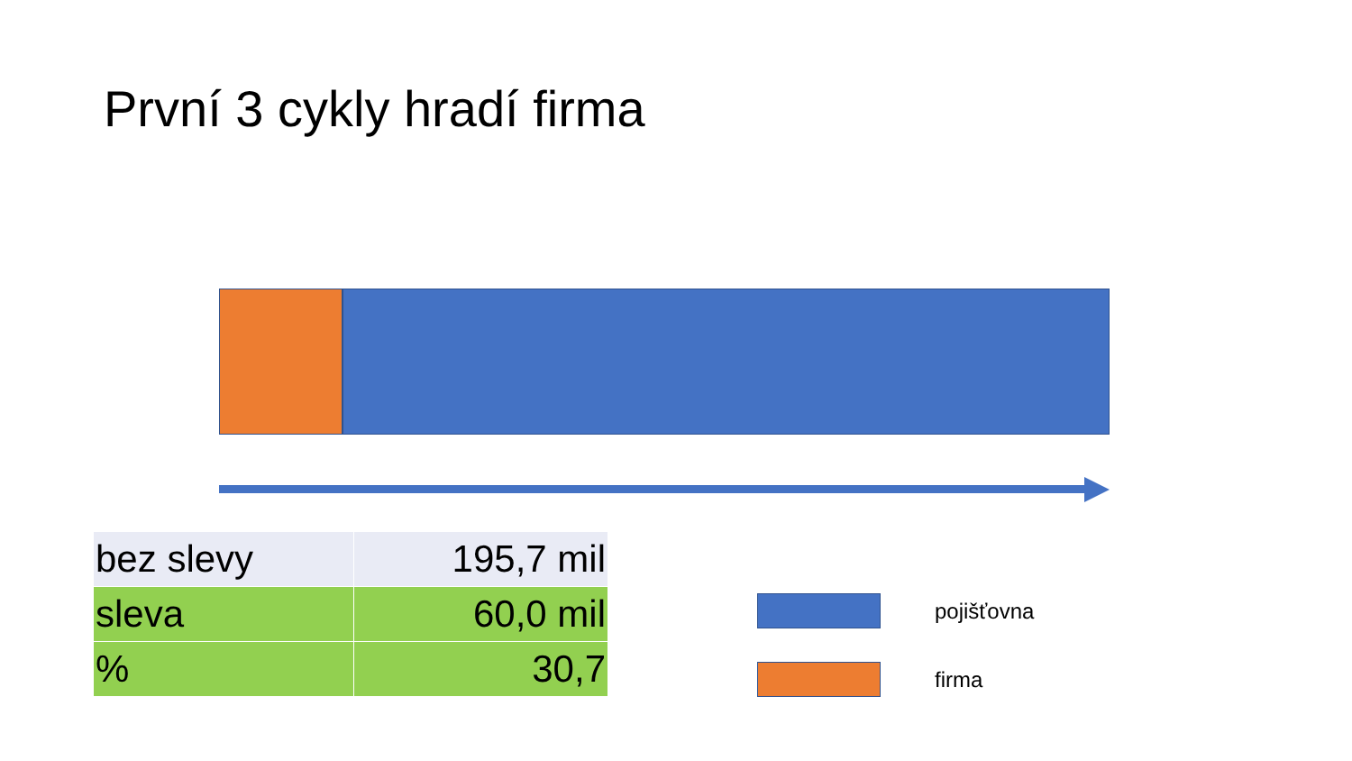První 3 cykly hradí firma
| bez slevy | 195,7 mil |
| sleva | 60,0 mil |
| % | 30,7 |
pojišťovna
firma